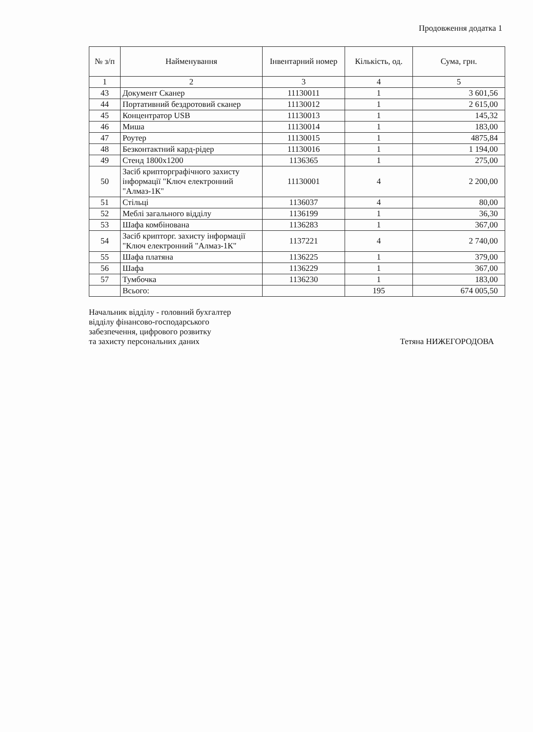Продовження додатка 1
| № з/п | Найменування | Інвентарний номер | Кількість, од. | Сума, грн. |
| --- | --- | --- | --- | --- |
| 1 | 2 | 3 | 4 | 5 |
| 43 | Документ Сканер | 11130011 | 1 | 3 601,56 |
| 44 | Портативний бездротовий сканер | 11130012 | 1 | 2 615,00 |
| 45 | Концентратор USB | 11130013 | 1 | 145,32 |
| 46 | Миша | 11130014 | 1 | 183,00 |
| 47 | Роутер | 11130015 | 1 | 4875,84 |
| 48 | Безконтактний кард-рідер | 11130016 | 1 | 1 194,00 |
| 49 | Стенд 1800х1200 | 1136365 | 1 | 275,00 |
| 50 | Засіб крипторграфічного захисту інформації "Ключ електронний "Алмаз-1К" | 11130001 | 4 | 2 200,00 |
| 51 | Стільці | 1136037 | 4 | 80,00 |
| 52 | Меблі загального відділу | 1136199 | 1 | 36,30 |
| 53 | Шафа комбінована | 1136283 | 1 | 367,00 |
| 54 | Засіб крипторг. захисту інформації "Ключ електронний "Алмаз-1К" | 1137221 | 4 | 2 740,00 |
| 55 | Шафа платяна | 1136225 | 1 | 379,00 |
| 56 | Шафа | 1136229 | 1 | 367,00 |
| 57 | Тумбочка | 1136230 | 1 | 183,00 |
| | Всього: | | 195 | 674 005,50 |
Начальник відділу - головний бухгалтер
відділу фінансово-господарського
забезпечення, цифрового розвитку
та захисту персональних даних
Тетяна НИЖЕГОРОДОВА